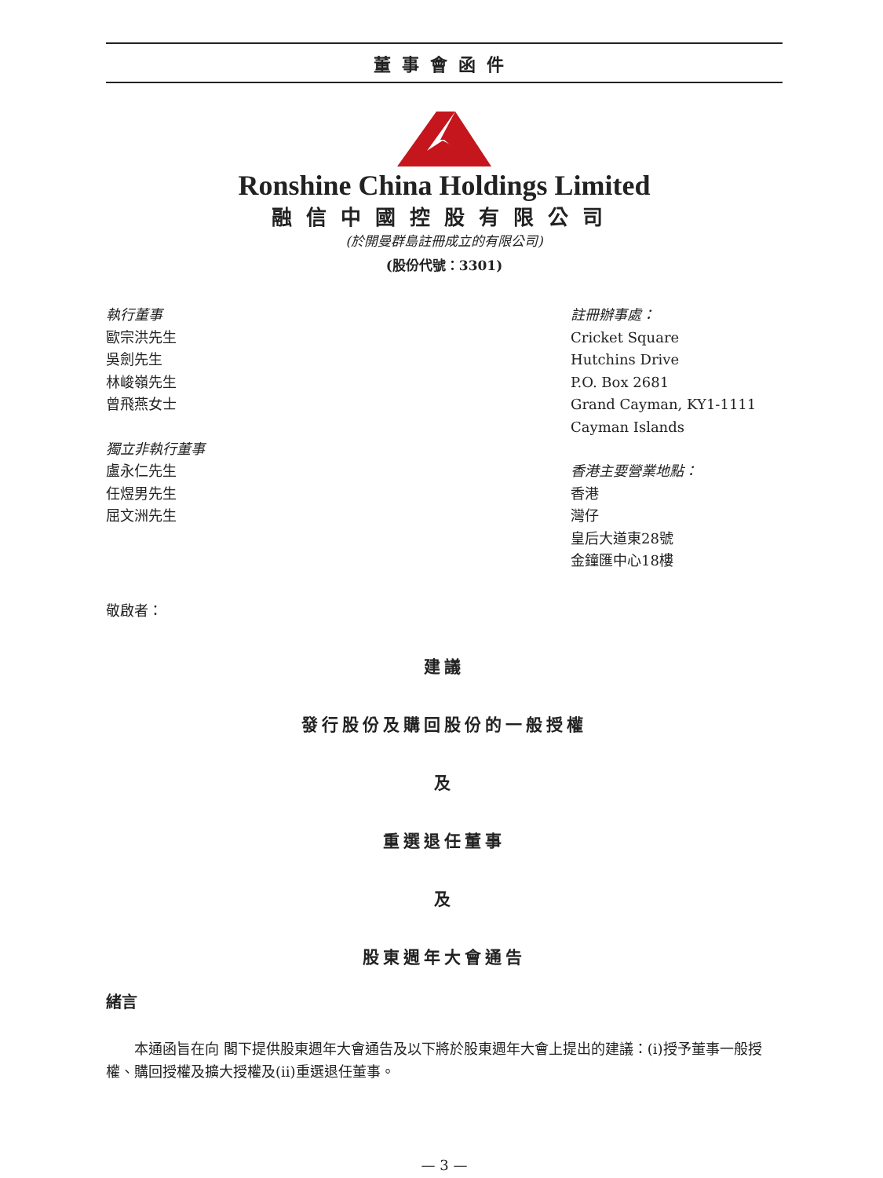董事會函件
Ronshine China Holdings Limited
融信中國控股有限公司
(於開曼群島註冊成立的有限公司)
(股份代號：3301)
執行董事
歐宗洪先生
吳劍先生
林峻嶺先生
曾飛燕女士
獨立非執行董事
盧永仁先生
任煜男先生
屈文洲先生
註冊辦事處：
Cricket Square
Hutchins Drive
P.O. Box 2681
Grand Cayman, KY1-1111
Cayman Islands
香港主要營業地點：
香港
灣仔
皇后大道東28號
金鐘匯中心18樓
敬啟者：
建議
發行股份及購回股份的一般授權
及
重選退任董事
及
股東週年大會通告
緒言
　　本通函旨在向 閣下提供股東週年大會通告及以下將於股東週年大會上提出的建議：(i)授予董事一般授權、購回授權及擴大授權及(ii)重選退任董事。
— 3 —